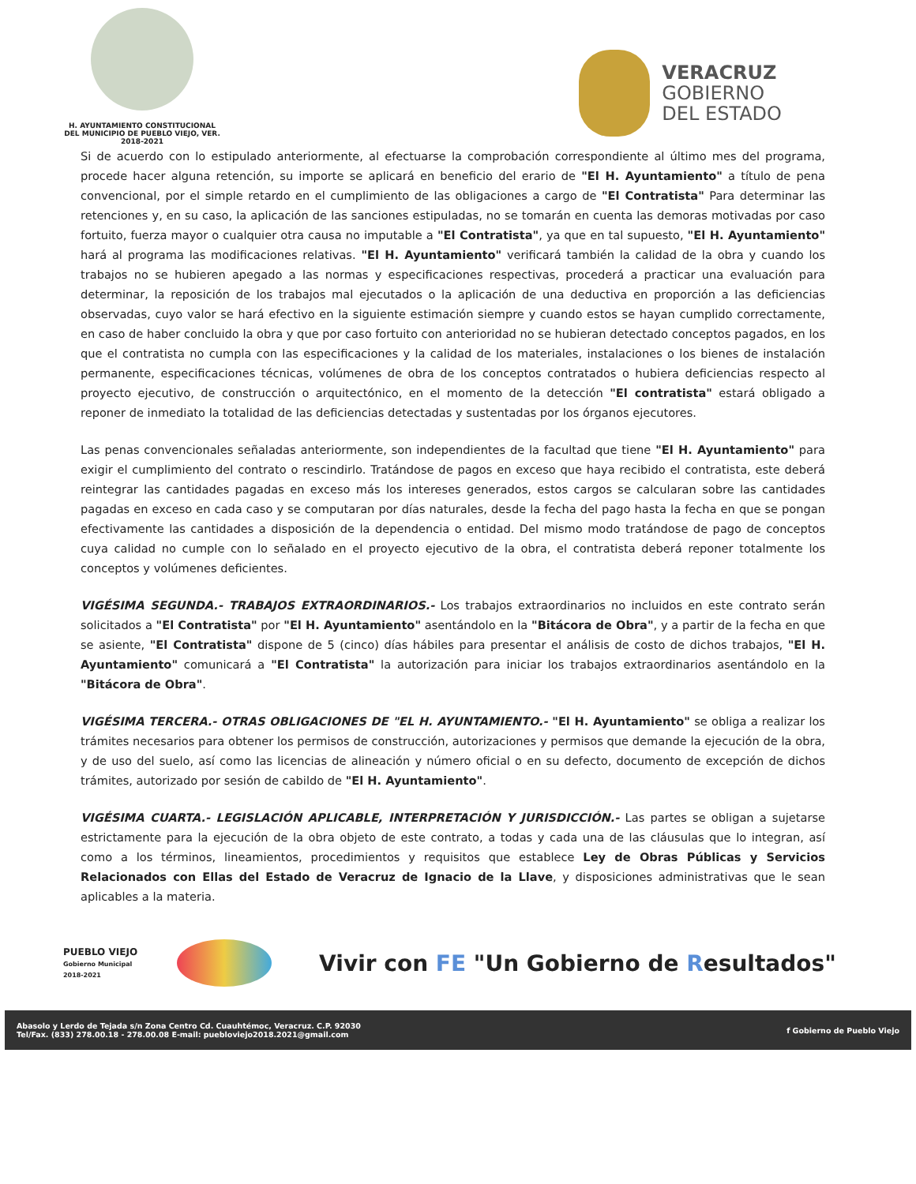H. AYUNTAMIENTO CONSTITUCIONAL
DEL MUNICIPIO DE PUEBLO VIEJO, VER.
2018-2021
VERACRUZ
GOBIERNO
DEL ESTADO
Si de acuerdo con lo estipulado anteriormente, al efectuarse la comprobación correspondiente al último mes del programa, procede hacer alguna retención, su importe se aplicará en beneficio del erario de "El H. Ayuntamiento" a título de pena convencional, por el simple retardo en el cumplimiento de las obligaciones a cargo de "El Contratista" Para determinar las retenciones y, en su caso, la aplicación de las sanciones estipuladas, no se tomarán en cuenta las demoras motivadas por caso fortuito, fuerza mayor o cualquier otra causa no imputable a "El Contratista", ya que en tal supuesto, "El H. Ayuntamiento" hará al programa las modificaciones relativas. "El H. Ayuntamiento" verificará también la calidad de la obra y cuando los trabajos no se hubieren apegado a las normas y especificaciones respectivas, procederá a practicar una evaluación para determinar, la reposición de los trabajos mal ejecutados o la aplicación de una deductiva en proporción a las deficiencias observadas, cuyo valor se hará efectivo en la siguiente estimación siempre y cuando estos se hayan cumplido correctamente, en caso de haber concluido la obra y que por caso fortuito con anterioridad no se hubieran detectado conceptos pagados, en los que el contratista no cumpla con las especificaciones y la calidad de los materiales, instalaciones o los bienes de instalación permanente, especificaciones técnicas, volúmenes de obra de los conceptos contratados o hubiera deficiencias respecto al proyecto ejecutivo, de construcción o arquitectónico, en el momento de la detección "El contratista" estará obligado a reponer de inmediato la totalidad de las deficiencias detectadas y sustentadas por los órganos ejecutores.
Las penas convencionales señaladas anteriormente, son independientes de la facultad que tiene "El H. Ayuntamiento" para exigir el cumplimiento del contrato o rescindirlo. Tratándose de pagos en exceso que haya recibido el contratista, este deberá reintegrar las cantidades pagadas en exceso más los intereses generados, estos cargos se calcularan sobre las cantidades pagadas en exceso en cada caso y se computaran por días naturales, desde la fecha del pago hasta la fecha en que se pongan efectivamente las cantidades a disposición de la dependencia o entidad. Del mismo modo tratándose de pago de conceptos cuya calidad no cumple con lo señalado en el proyecto ejecutivo de la obra, el contratista deberá reponer totalmente los conceptos y volúmenes deficientes.
VIGÉSIMA SEGUNDA.- TRABAJOS EXTRAORDINARIOS.- Los trabajos extraordinarios no incluidos en este contrato serán solicitados a "El Contratista" por "El H. Ayuntamiento" asentándolo en la "Bitácora de Obra", y a partir de la fecha en que se asiente, "El Contratista" dispone de 5 (cinco) días hábiles para presentar el análisis de costo de dichos trabajos, "El H. Ayuntamiento" comunicará a "El Contratista" la autorización para iniciar los trabajos extraordinarios asentándolo en la "Bitácora de Obra".
VIGÉSIMA TERCERA.- OTRAS OBLIGACIONES DE "EL H. AYUNTAMIENTO.- "El H. Ayuntamiento" se obliga a realizar los trámites necesarios para obtener los permisos de construcción, autorizaciones y permisos que demande la ejecución de la obra, y de uso del suelo, así como las licencias de alineación y número oficial o en su defecto, documento de excepción de dichos trámites, autorizado por sesión de cabildo de "El H. Ayuntamiento".
VIGÉSIMA CUARTA.- LEGISLACIÓN APLICABLE, INTERPRETACIÓN Y JURISDICCIÓN.- Las partes se obligan a sujetarse estrictamente para la ejecución de la obra objeto de este contrato, a todas y cada una de las cláusulas que lo integran, así como a los términos, lineamientos, procedimientos y requisitos que establece Ley de Obras Públicas y Servicios Relacionados con Ellas del Estado de Veracruz de Ignacio de la Llave, y disposiciones administrativas que le sean aplicables a la materia.
PUEBLO VIEJO
Gobierno Municipal
2018-2021
Vivir con FE "Un Gobierno de Resultados"
Abasolo y Lerdo de Tejada s/n Zona Centro Cd. Cuauhtémoc, Veracruz. C.P. 92030
Tel/Fax. (833) 278.00.18 - 278.00.08 E-mail: puebloviejo2018.2021@gmail.com
f Gobierno de Pueblo Viejo